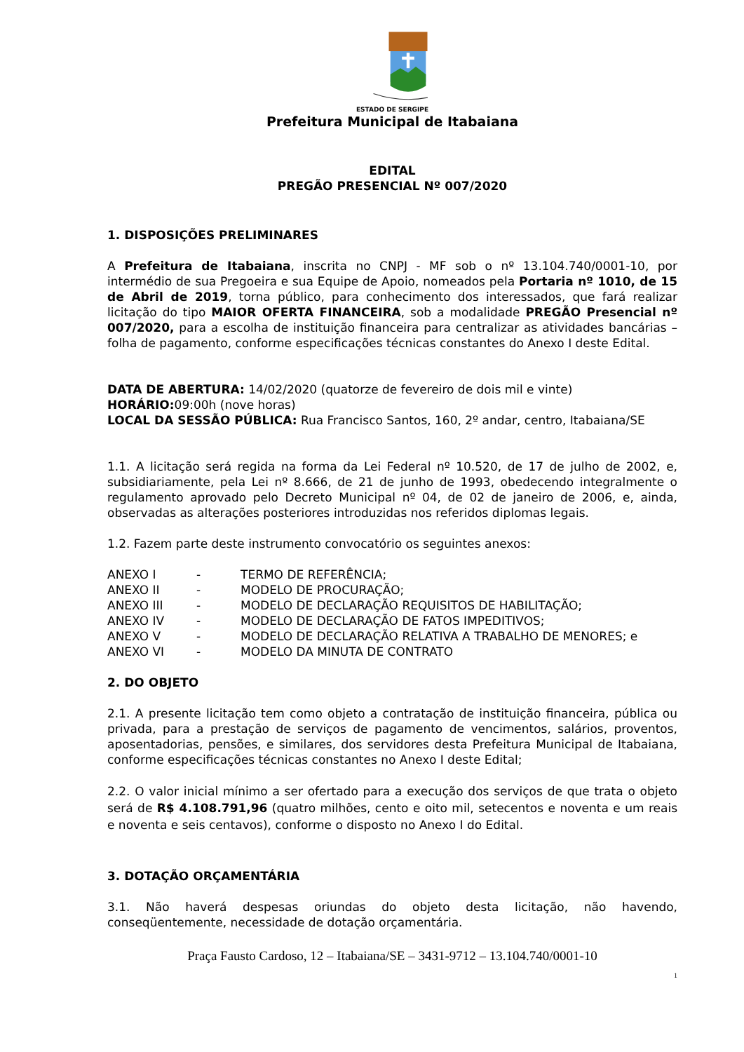ESTADO DE SERGIPE
Prefeitura Municipal de Itabaiana
EDITAL
PREGÃO PRESENCIAL Nº 007/2020
1. DISPOSIÇÕES PRELIMINARES
A Prefeitura de Itabaiana, inscrita no CNPJ - MF sob o nº 13.104.740/0001-10, por intermédio de sua Pregoeira e sua Equipe de Apoio, nomeados pela Portaria nº 1010, de 15 de Abril de 2019, torna público, para conhecimento dos interessados, que fará realizar licitação do tipo MAIOR OFERTA FINANCEIRA, sob a modalidade PREGÃO Presencial nº 007/2020, para a escolha de instituição financeira para centralizar as atividades bancárias – folha de pagamento, conforme especificações técnicas constantes do Anexo I deste Edital.
DATA DE ABERTURA: 14/02/2020 (quatorze de fevereiro de dois mil e vinte)
HORÁRIO: 09:00h (nove horas)
LOCAL DA SESSÃO PÚBLICA: Rua Francisco Santos, 160, 2º andar, centro, Itabaiana/SE
1.1. A licitação será regida na forma da Lei Federal nº 10.520, de 17 de julho de 2002, e, subsidiariamente, pela Lei nº 8.666, de 21 de junho de 1993, obedecendo integralmente o regulamento aprovado pelo Decreto Municipal nº 04, de 02 de janeiro de 2006, e, ainda, observadas as alterações posteriores introduzidas nos referidos diplomas legais.
1.2. Fazem parte deste instrumento convocatório os seguintes anexos:
| ANEXO I | - | TERMO DE REFERÊNCIA; |
| ANEXO II | - | MODELO DE PROCURAÇÃO; |
| ANEXO III | - | MODELO DE DECLARAÇÃO REQUISITOS DE HABILITAÇÃO; |
| ANEXO IV | - | MODELO DE DECLARAÇÃO DE FATOS IMPEDITIVOS; |
| ANEXO V | - | MODELO DE DECLARAÇÃO RELATIVA A TRABALHO DE MENORES; e |
| ANEXO VI | - | MODELO DA MINUTA DE CONTRATO |
2. DO OBJETO
2.1. A presente licitação tem como objeto a contratação de instituição financeira, pública ou privada, para a prestação de serviços de pagamento de vencimentos, salários, proventos, aposentadorias, pensões, e similares, dos servidores desta Prefeitura Municipal de Itabaiana, conforme especificações técnicas constantes no Anexo I deste Edital;
2.2. O valor inicial mínimo a ser ofertado para a execução dos serviços de que trata o objeto será de R$ 4.108.791,96 (quatro milhões, cento e oito mil, setecentos e noventa e um reais e noventa e seis centavos), conforme o disposto no Anexo I do Edital.
3. DOTAÇÃO ORÇAMENTÁRIA
3.1. Não haverá despesas oriundas do objeto desta licitação, não havendo, conseqüentemente, necessidade de dotação orçamentária.
Praça Fausto Cardoso, 12 – Itabaiana/SE – 3431-9712 – 13.104.740/0001-10
1